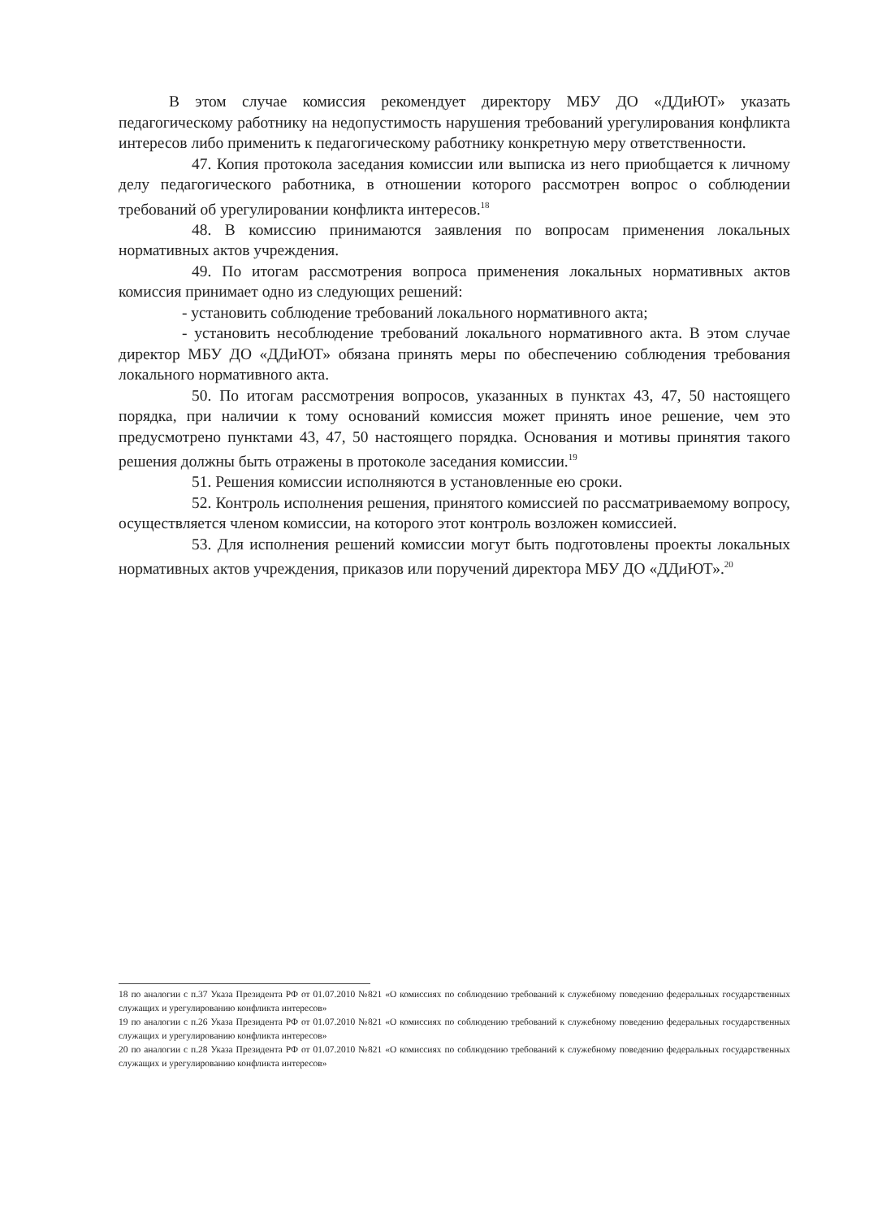В этом случае комиссия рекомендует директору МБУ ДО «ДДиЮТ» указать педагогическому работнику на недопустимость нарушения требований урегулирования конфликта интересов либо применить к педагогическому работнику конкретную меру ответственности.
47. Копия протокола заседания комиссии или выписка из него приобщается к личному делу педагогического работника, в отношении которого рассмотрен вопрос о соблюдении требований об урегулировании конфликта интересов.<sup>18</sup>
48. В комиссию принимаются заявления по вопросам применения локальных нормативных актов учреждения.
49. По итогам рассмотрения вопроса применения локальных нормативных актов комиссия принимает одно из следующих решений:
- установить соблюдение требований локального нормативного акта;
- установить несоблюдение требований локального нормативного акта. В этом случае директор МБУ ДО «ДДиЮТ» обязана принять меры по обеспечению соблюдения требования локального нормативного акта.
50. По итогам рассмотрения вопросов, указанных в пунктах 43, 47, 50 настоящего порядка, при наличии к тому оснований комиссия может принять иное решение, чем это предусмотрено пунктами 43, 47, 50 настоящего порядка. Основания и мотивы принятия такого решения должны быть отражены в протоколе заседания комиссии.<sup>19</sup>
51. Решения комиссии исполняются в установленные ею сроки.
52. Контроль исполнения решения, принятого комиссией по рассматриваемому вопросу, осуществляется членом комиссии, на которого этот контроль возложен комиссией.
53. Для исполнения решений комиссии могут быть подготовлены проекты локальных нормативных актов учреждения, приказов или поручений директора МБУ ДО «ДДиЮТ».<sup>20</sup>
18 по аналогии с п.37 Указа Президента РФ от 01.07.2010 №821 «О комиссиях по соблюдению требований к служебному поведению федеральных государственных служащих и урегулированию конфликта интересов»
19 по аналогии с п.26 Указа Президента РФ от 01.07.2010 №821 «О комиссиях по соблюдению требований к служебному поведению федеральных государственных служащих и урегулированию конфликта интересов»
20 по аналогии с п.28 Указа Президента РФ от 01.07.2010 №821 «О комиссиях по соблюдению требований к служебному поведению федеральных государственных служащих и урегулированию конфликта интересов»